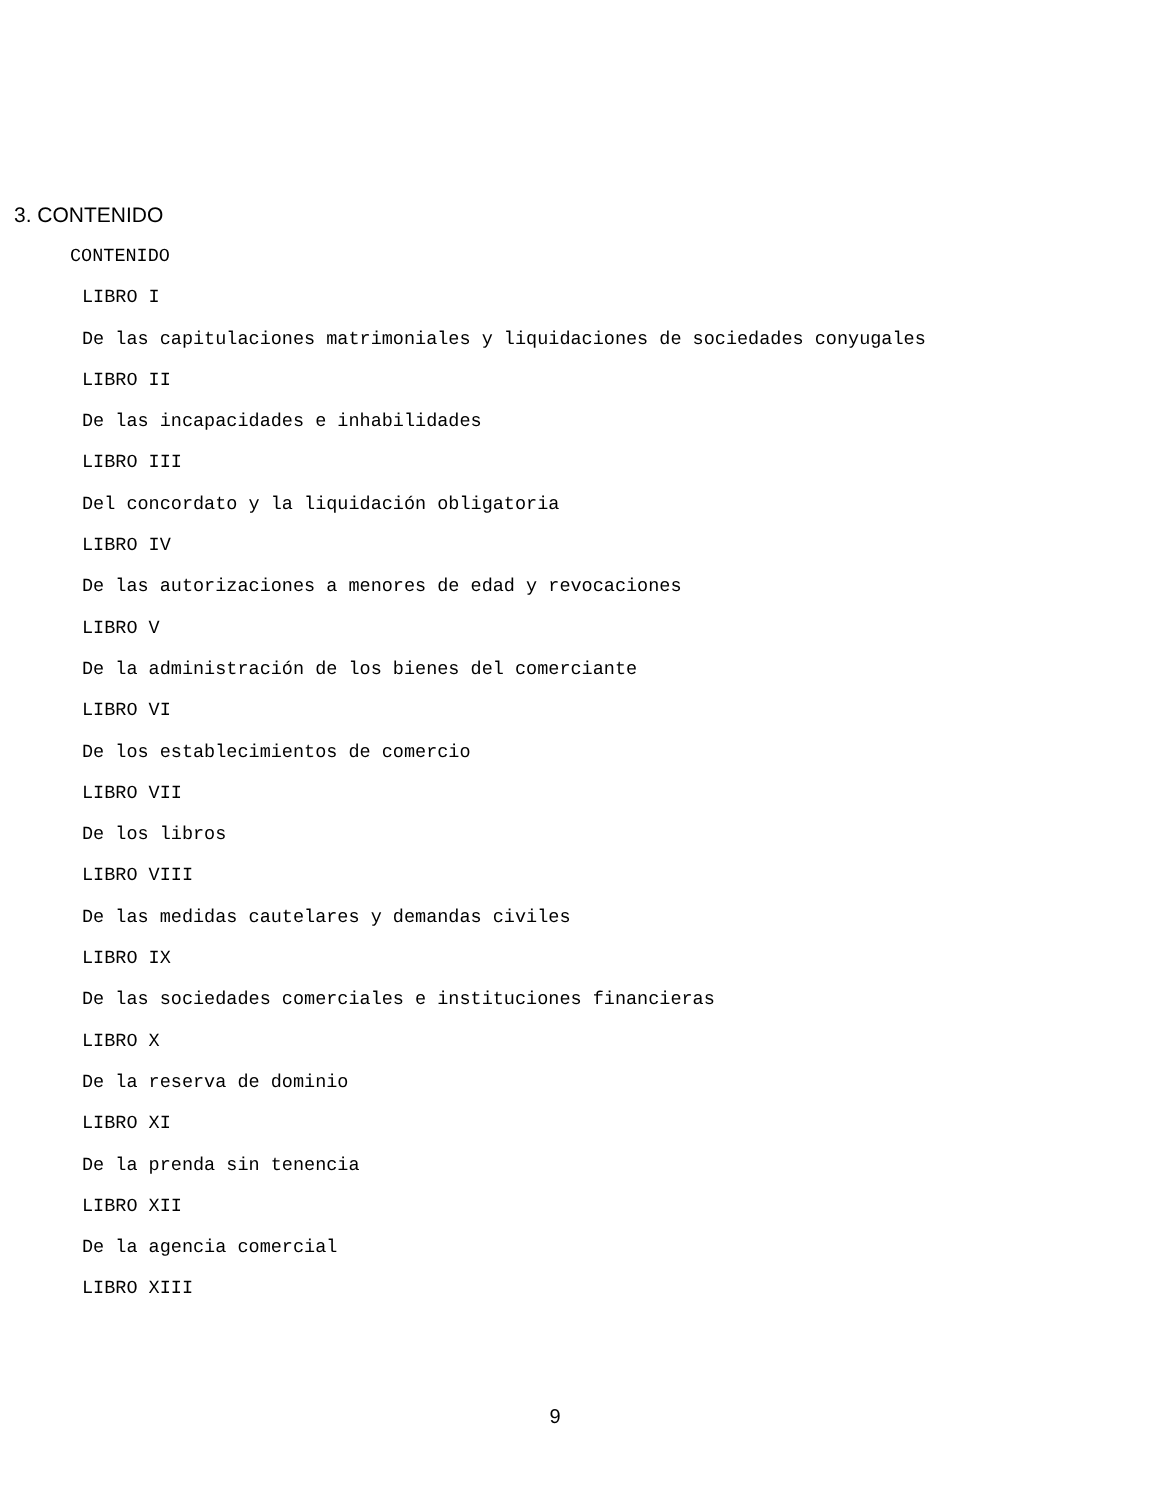3. CONTENIDO
CONTENIDO
LIBRO I
De las capitulaciones matrimoniales y liquidaciones de sociedades conyugales
LIBRO II
De las incapacidades e inhabilidades
LIBRO III
Del concordato y la liquidación obligatoria
LIBRO IV
De las autorizaciones a menores de edad y revocaciones
LIBRO V
De la administración de los bienes del comerciante
LIBRO VI
De los establecimientos de comercio
LIBRO VII
De los libros
LIBRO VIII
De las medidas cautelares y demandas civiles
LIBRO IX
De las sociedades comerciales e instituciones financieras
LIBRO X
De la reserva de dominio
LIBRO XI
De la prenda sin tenencia
LIBRO XII
De la agencia comercial
LIBRO XIII
9